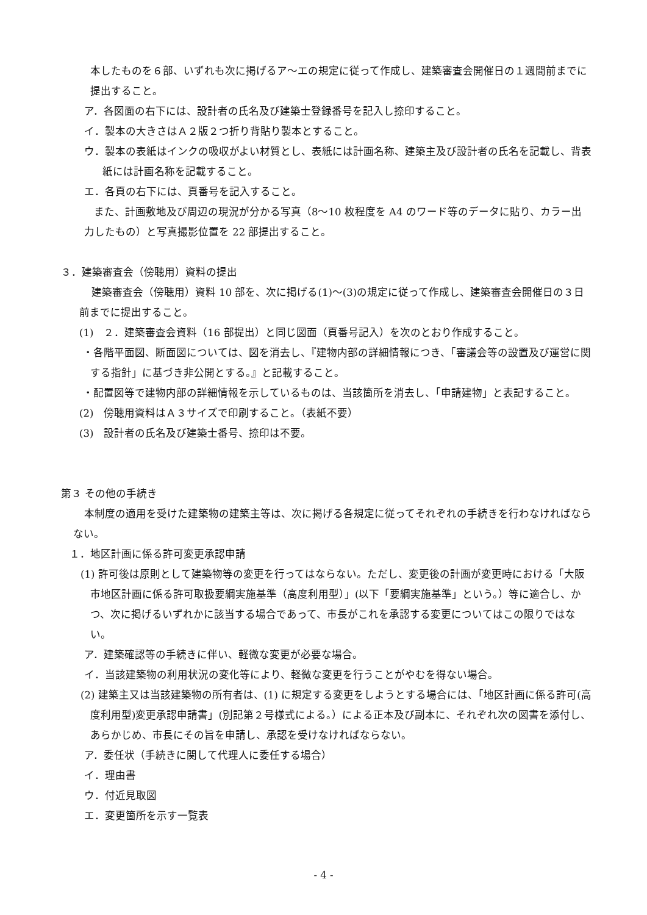本したものを６部、いずれも次に掲げるア〜エの規定に従って作成し、建築審査会開催日の１週間前までに提出すること。
ア．各図面の右下には、設計者の氏名及び建築士登録番号を記入し捺印すること。
イ．製本の大きさはＡ２版２つ折り背貼り製本とすること。
ウ．製本の表紙はインクの吸収がよい材質とし、表紙には計画名称、建築主及び設計者の氏名を記載し、背表紙には計画名称を記載すること。
エ．各頁の右下には、頁番号を記入すること。
また、計画敷地及び周辺の現況が分かる写真（8〜10 枚程度を A4 のワード等のデータに貼り、カラー出力したもの）と写真撮影位置を 22 部提出すること。
３．建築審査会（傍聴用）資料の提出
建築審査会（傍聴用）資料 10 部を、次に掲げる(1)〜(3)の規定に従って作成し、建築審査会開催日の３日前までに提出すること。
(1)　２．建築審査会資料（16 部提出）と同じ図面（頁番号記入）を次のとおり作成すること。
・各階平面図、断面図については、図を消去し、『建物内部の詳細情報につき、「審議会等の設置及び運営に関する指針」に基づき非公開とする。』と記載すること。
・配置図等で建物内部の詳細情報を示しているものは、当該箇所を消去し、「申請建物」と表記すること。
(2)　傍聴用資料はＡ３サイズで印刷すること。（表紙不要）
(3)　設計者の氏名及び建築士番号、捺印は不要。
第３ その他の手続き
本制度の適用を受けた建築物の建築主等は、次に掲げる各規定に従ってそれぞれの手続きを行わなければならない。
１．地区計画に係る許可変更承認申請
(1) 許可後は原則として建築物等の変更を行ってはならない。ただし、変更後の計画が変更時における「大阪市地区計画に係る許可取扱要綱実施基準（高度利用型）」(以下「要綱実施基準」という。）等に適合し、かつ、次に掲げるいずれかに該当する場合であって、市長がこれを承認する変更についてはこの限りではない。
ア．建築確認等の手続きに伴い、軽微な変更が必要な場合。
イ．当該建築物の利用状況の変化等により、軽微な変更を行うことがやむを得ない場合。
(2) 建築主又は当該建築物の所有者は、(1) に規定する変更をしようとする場合には、「地区計画に係る許可(高度利用型)変更承認申請書」(別記第２号様式による。）による正本及び副本に、それぞれ次の図書を添付し、あらかじめ、市長にその旨を申請し、承認を受けなければならない。
ア．委任状（手続きに関して代理人に委任する場合）
イ．理由書
ウ．付近見取図
エ．変更箇所を示す一覧表
- 4 -